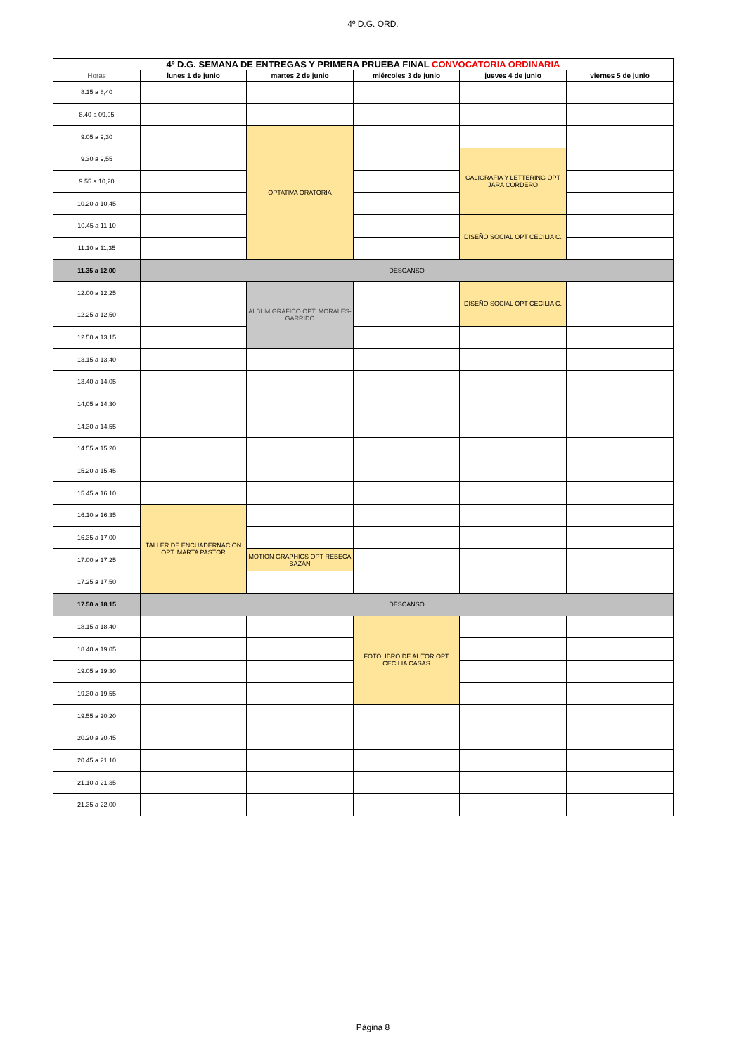4º D.G. ORD.
| 4º D.G. SEMANA DE ENTREGAS Y PRIMERA PRUEBA FINAL CONVOCATORIA ORDINARIA | | | | | |
| Horas | lunes 1 de junio | martes 2 de junio | miércoles 3 de junio | jueves 4 de junio | viernes 5 de junio |
| 8.15 a 8,40 | | | | | |
| 8.40 a 09,05 | | | | | |
| 9.05 a 9,30 | | OPTATIVA ORATORIA | | | |
| 9.30 a 9,55 | | | | CALIGRAFIA Y LETTERING OPT JARA CORDERO | |
| 9.55 a 10,20 | | | | | |
| 10.20 a 10,45 | | | | | |
| 10.45 a 11,10 | | | | DISEÑO SOCIAL OPT CECILIA C. | |
| 11.10 a 11,35 | | | | | |
| 11.35 a 12,00 | DESCANSO | | | | |
| 12.00 a 12,25 | | ALBUM GRÁFICO OPT. MORALES-GARRIDO | | DISEÑO SOCIAL OPT CECILIA C. | |
| 12.25 a 12,50 | | | | | |
| 12.50 a 13,15 | | | | | |
| 13.15 a 13,40 | | | | | |
| 13.40 a 14,05 | | | | | |
| 14,05 a 14,30 | | | | | |
| 14.30 a 14.55 | | | | | |
| 14.55 a 15.20 | | | | | |
| 15.20 a 15.45 | | | | | |
| 15.45 a 16.10 | | | | | |
| 16.10 a 16.35 | TALLER DE ENCUADERNACIÓN OPT. MARTA PASTOR | | | | |
| 16.35 a 17.00 | | | | | |
| 17.00 a 17.25 | | MOTION GRAPHICS OPT REBECA BAZÁN | | | |
| 17.25 a 17.50 | | | | | |
| 17.50 a 18.15 | DESCANSO | | | | |
| 18.15 a 18.40 | | | FOTOLIBRO DE AUTOR OPT CECILIA CASAS | | |
| 18.40 a 19.05 | | | | | |
| 19.05 a 19.30 | | | | | |
| 19.30 a 19.55 | | | | | |
| 19.55 a 20.20 | | | | | |
| 20.20 a 20.45 | | | | | |
| 20.45 a 21.10 | | | | | |
| 21.10 a 21.35 | | | | | |
| 21.35 a 22.00 | | | | | |
Página 8